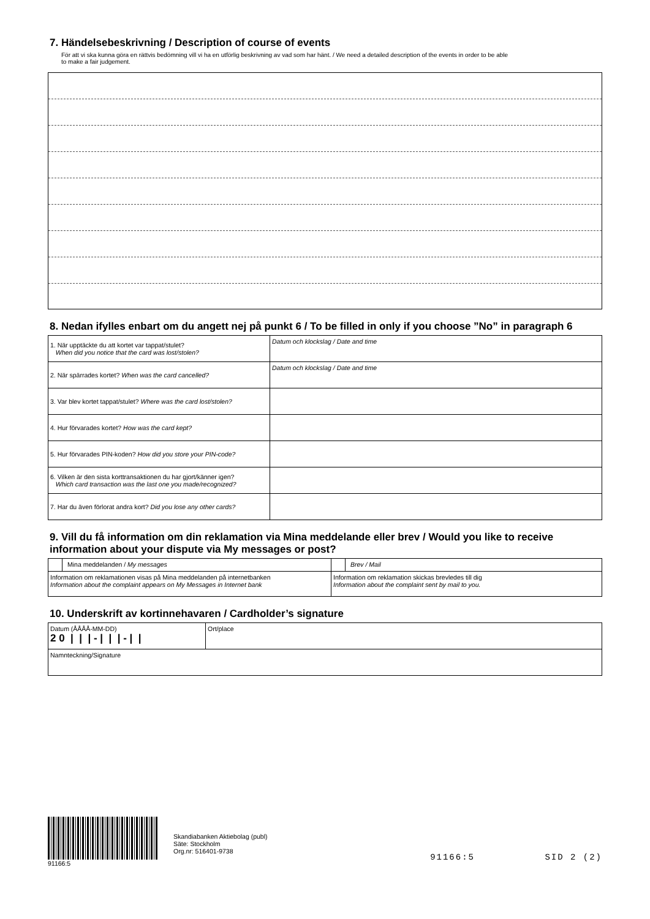7. Händelsebeskrivning / Description of course of events
För att vi ska kunna göra en rättvis bedömning vill vi ha en utförlig beskrivning av vad som har hänt. / We need a detailed description of the events in order to be able
to make a fair judgement.
8. Nedan ifylles enbart om du angett nej på punkt 6 / To be filled in only if you choose ”No” in paragraph 6
| 1. När upptäckte du att kortet var tappat/stulet? When did you notice that the card was lost/stolen? | Datum och klockslag / Date and time |
| 2. När spärrades kortet? When was the card cancelled? | Datum och klockslag / Date and time |
| 3. Var blev kortet tappat/stulet? Where was the card lost/stolen? | |
| 4. Hur förvarades kortet? How was the card kept? | |
| 5. Hur förvarades PIN-koden? How did you store your PIN-code? | |
| 6. Vilken är den sista korttransaktionen du har gjort/känner igen? Which card transaction was the last one you made/recognized? | |
| 7. Har du även förlorat andra kort? Did you lose any other cards? | |
9. Vill du få information om din reklamation via Mina meddelande eller brev / Would you like to receive information about your dispute via My messages or post?
| Mina meddelanden / My messages | Brev / Mail |
| Information om reklamationen visas på Mina meddelanden på internetbanken Information about the complaint appears on My Messages in Internet bank | Information om reklamation skickas brevledes till dig Information about the complaint sent by mail to you. |
10. Underskrift av kortinnehavaren / Cardholder’s signature
| Datum (ÅÅÅÅ-MM-DD) 2 0 / / / - / / / - / / | Ort/place |
| Namnteckning/Signature | |
91166:5
Skandiabanken Aktiebolag (publ)
Säte: Stockholm
Org.nr: 516401-9738
91166:5 SID 2 (2)